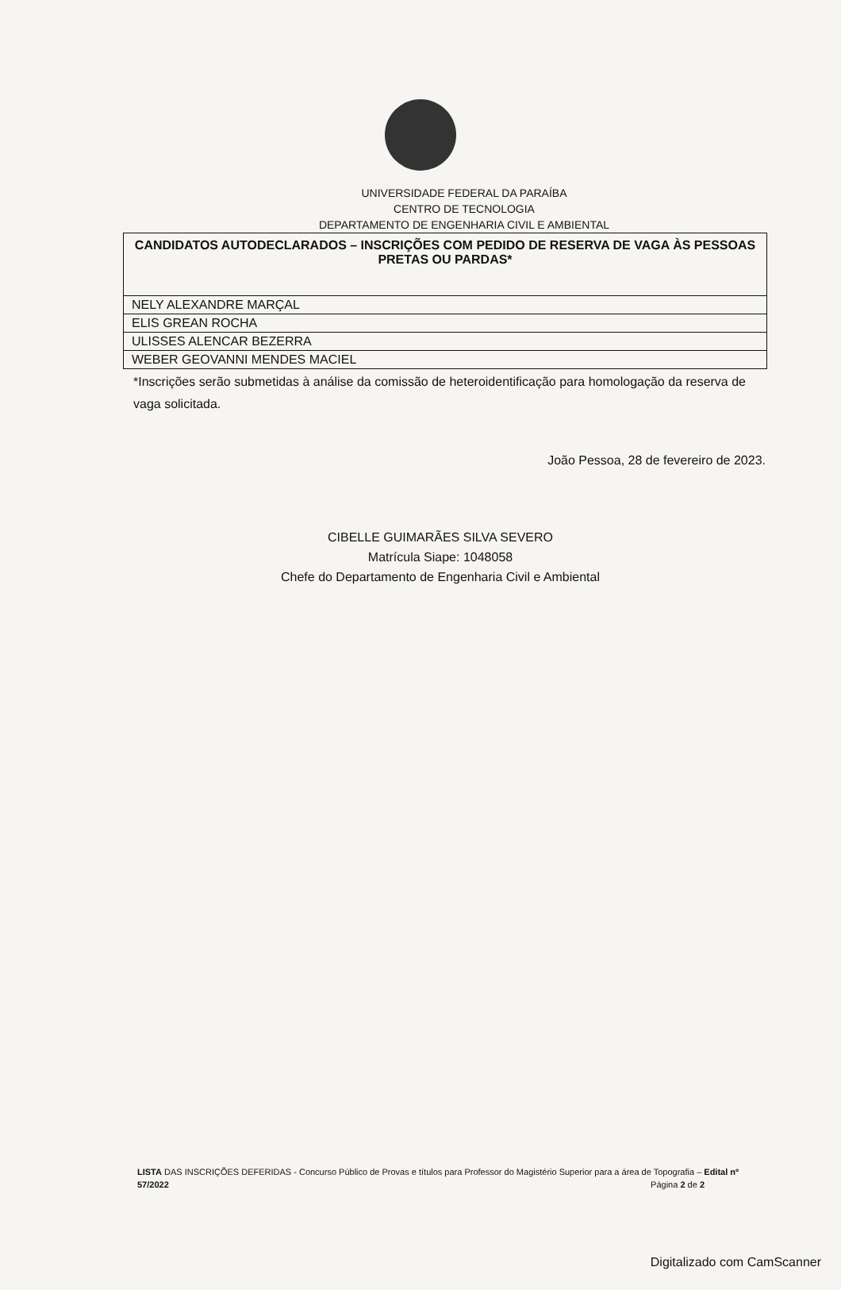UNIVERSIDADE FEDERAL DA PARAÍBA
CENTRO DE TECNOLOGIA
DEPARTAMENTO DE ENGENHARIA CIVIL E AMBIENTAL
| CANDIDATOS AUTODECLARADOS – INSCRIÇÕES COM PEDIDO DE RESERVA DE VAGA ÀS PESSOAS PRETAS OU PARDAS* |
| --- |
| NELY ALEXANDRE MARÇAL |
| ELIS GREAN ROCHA |
| ULISSES ALENCAR BEZERRA |
| WEBER GEOVANNI MENDES MACIEL |
*Inscrições serão submetidas à análise da comissão de heteroidentificação para homologação da reserva de vaga solicitada.
João Pessoa, 28 de fevereiro de 2023.
CIBELLE GUIMARÃES SILVA SEVERO
Matrícula Siape: 1048058
Chefe do Departamento de Engenharia Civil e Ambiental
LISTA DAS INSCRIÇÕES DEFERIDAS - Concurso Público de Provas e títulos para Professor do Magistério Superior para a área de Topografia – Edital nº 57/2022 Página 2 de 2
Digitalizado com CamScanner